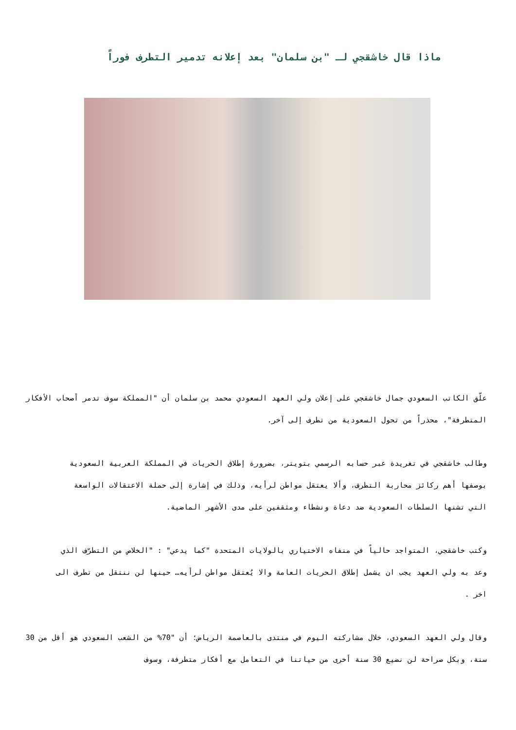ماذا قال خاشقجي لـ "بن سلمان" بعد إعلانه تدمير التطرف فوراً
علّق الكاتب السعودي جمال خاشقجي على إعلان ولي العهد السعودي محمد بن سلمان أن "المملكة سوف تدمر أصحاب الأفكار المتطرفة"، محذراً من تحول السعودية من تطرف إلى آخر.
وطالب خاشقجي في تغريدة عبر حسابه الرسمي بتويتر، بضرورة إطلاق الحريات في المملكة العربية السعودية بوصفها أهم ركائز محاربة التطرف، وألا يعتقل مواطن لرأيه، وذلك في إشارة إلى حملة الاعتقالات الواسعة التي تشنها السلطات السعودية ضد دعاة ونشطاء ومثقفين على مدى الأشهر الماضية.
وكتب خاشقجي، المتواجد حالياً في منفاه الاختياري بالولايات المتحدة "كما يدعي" : "الخلاص من التطرّف الذي وعد به ولي العهد يجب ان يشمل إطلاق الحريات العامة والا يُعتقل مواطن لرأيه… حينها لن ننتقل من تطرف الى اخر .
وقال ولي العهد السعودي، خلال مشاركته اليوم في منتدى بالعاصمة الرياض؛ أن "70% من الشعب السعودي هو أقل من 30 سنة، وبكل صراحة لن نضيع 30 سنة أخرى من حياتنا في التعامل مع أفكار متطرفة، وسوف